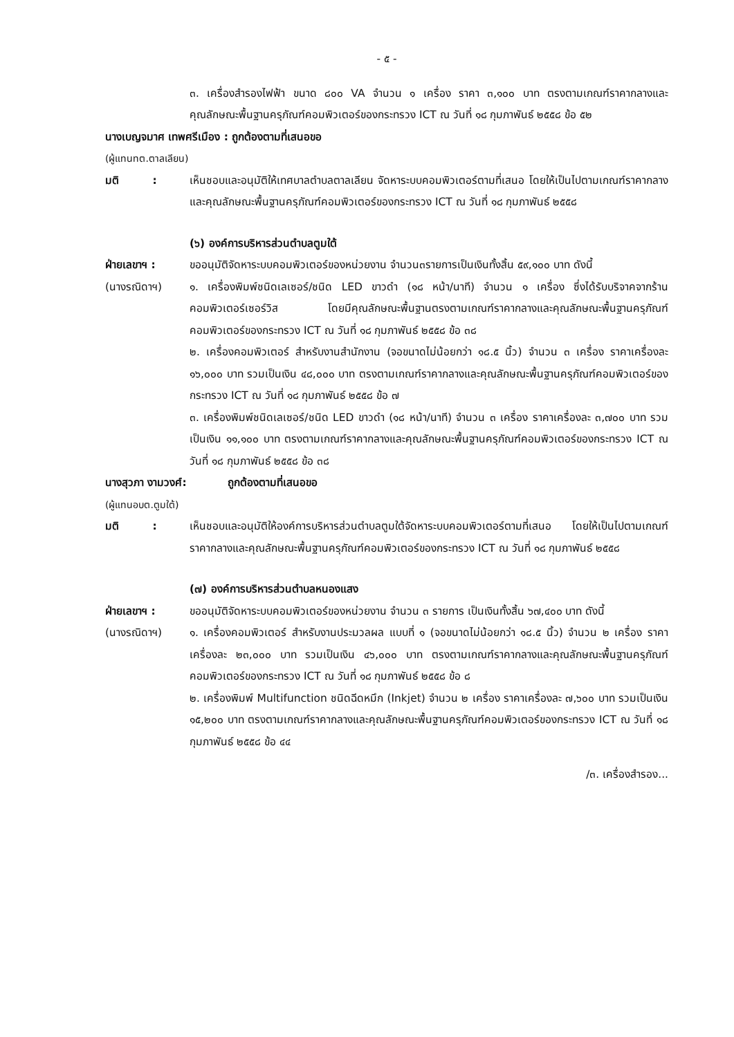- ๕ -
๓. เครื่องสำรองไฟฟ้า ขนาด ๘๐๐ VA จำนวน ๑ เครื่อง ราคา ๓,๑๐๐ บาท ตรงตามเกณฑ์ราคากลางและคุณลักษณะพื้นฐานครุภัณฑ์คอมพิวเตอร์ของกระทรวง ICT ณ วันที่ ๑๘ กุมภาพันธ์ ๒๕๕๘ ข้อ ๕๒
นางเบญจมาศ เทพศรีเมือง : ถูกต้องตามที่เสนอขอ
(ผู้แทนทต.ตาลเลียน)
มติ : เห็นชอบและอนุมัติให้เทศบาลตำบลตาลเลียน จัดหาระบบคอมพิวเตอร์ตามที่เสนอ โดยให้เป็นไปตามเกณฑ์ราคากลางและคุณลักษณะพื้นฐานครุภัณฑ์คอมพิวเตอร์ของกระทรวง ICT ณ วันที่ ๑๘ กุมภาพันธ์ ๒๕๕๘
(๖) องค์การบริหารส่วนตำบลตูมใต้
ฝ่ายเลขาฯ :
(นางรณิดาฯ)
ขออนุมัติจัดหาระบบคอมพิวเตอร์ของหน่วยงาน จำนวน๓รายการเป็นเงินทั้งสิ้น ๕๙,๑๐๐ บาท ดังนี้
๑. เครื่องพิมพ์ชนิดเลเซอร์/ชนิด LED ขาวดำ (๑๘ หน้า/นาที) จำนวน ๑ เครื่อง ซึ่งได้รับบริจาคจากร้านคอมพิวเตอร์เซอร์วิส โดยมีคุณลักษณะพื้นฐานตรงตามเกณฑ์ราคากลางและคุณลักษณะพื้นฐานครุภัณฑ์คอมพิวเตอร์ของกระทรวง ICT ณ วันที่ ๑๘ กุมภาพันธ์ ๒๕๕๘ ข้อ ๓๘
๒. เครื่องคอมพิวเตอร์ สำหรับงานสำนักงาน (จอขนาดไม่น้อยกว่า ๑๘.๕ นิ้ว) จำนวน ๓ เครื่อง ราคาเครื่องละ ๑๖,๐๐๐ บาท รวมเป็นเงิน ๔๘,๐๐๐ บาท ตรงตามเกณฑ์ราคากลางและคุณลักษณะพื้นฐานครุภัณฑ์คอมพิวเตอร์ของกระทรวง ICT ณ วันที่ ๑๘ กุมภาพันธ์ ๒๕๕๘ ข้อ ๗
๓. เครื่องพิมพ์ชนิดเลเซอร์/ชนิด LED ขาวดำ (๑๘ หน้า/นาที) จำนวน ๓ เครื่อง ราคาเครื่องละ ๓,๗๐๐ บาท รวมเป็นเงิน ๑๑,๑๐๐ บาท ตรงตามเกณฑ์ราคากลางและคุณลักษณะพื้นฐานครุภัณฑ์คอมพิวเตอร์ของกระทรวง ICT ณ วันที่ ๑๘ กุมภาพันธ์ ๒๕๕๘ ข้อ ๓๘
นางสุวภา งามวงศ์: ถูกต้องตามที่เสนอขอ
(ผู้แทนอบต.ตูมใต้)
มติ : เห็นชอบและอนุมัติให้องค์การบริหารส่วนตำบลตูมใต้จัดหาระบบคอมพิวเตอร์ตามที่เสนอ โดยให้เป็นไปตามเกณฑ์ราคากลางและคุณลักษณะพื้นฐานครุภัณฑ์คอมพิวเตอร์ของกระทรวง ICT ณ วันที่ ๑๘ กุมภาพันธ์ ๒๕๕๘
(๗) องค์การบริหารส่วนตำบลหนองแสง
ฝ่ายเลขาฯ :
(นางรณิดาฯ)
ขออนุมัติจัดหาระบบคอมพิวเตอร์ของหน่วยงาน จำนวน ๓ รายการ เป็นเงินทั้งสิ้น ๖๗,๔๐๐ บาท ดังนี้
๑. เครื่องคอมพิวเตอร์ สำหรับงานประมวลผล แบบที่ ๑ (จอขนาดไม่น้อยกว่า ๑๘.๕ นิ้ว) จำนวน ๒ เครื่อง ราคาเครื่องละ ๒๓,๐๐๐ บาท รวมเป็นเงิน ๔๖,๐๐๐ บาท ตรงตามเกณฑ์ราคากลางและคุณลักษณะพื้นฐานครุภัณฑ์คอมพิวเตอร์ของกระทรวง ICT ณ วันที่ ๑๘ กุมภาพันธ์ ๒๕๕๘ ข้อ ๘
๒. เครื่องพิมพ์ Multifunction ชนิดฉีดหมึก (Inkjet) จำนวน ๒ เครื่อง ราคาเครื่องละ ๗,๖๐๐ บาท รวมเป็นเงิน ๑๕,๒๐๐ บาท ตรงตามเกณฑ์ราคากลางและคุณลักษณะพื้นฐานครุภัณฑ์คอมพิวเตอร์ของกระทรวง ICT ณ วันที่ ๑๘ กุมภาพันธ์ ๒๕๕๘ ข้อ ๔๔
/๓. เครื่องสำรอง...